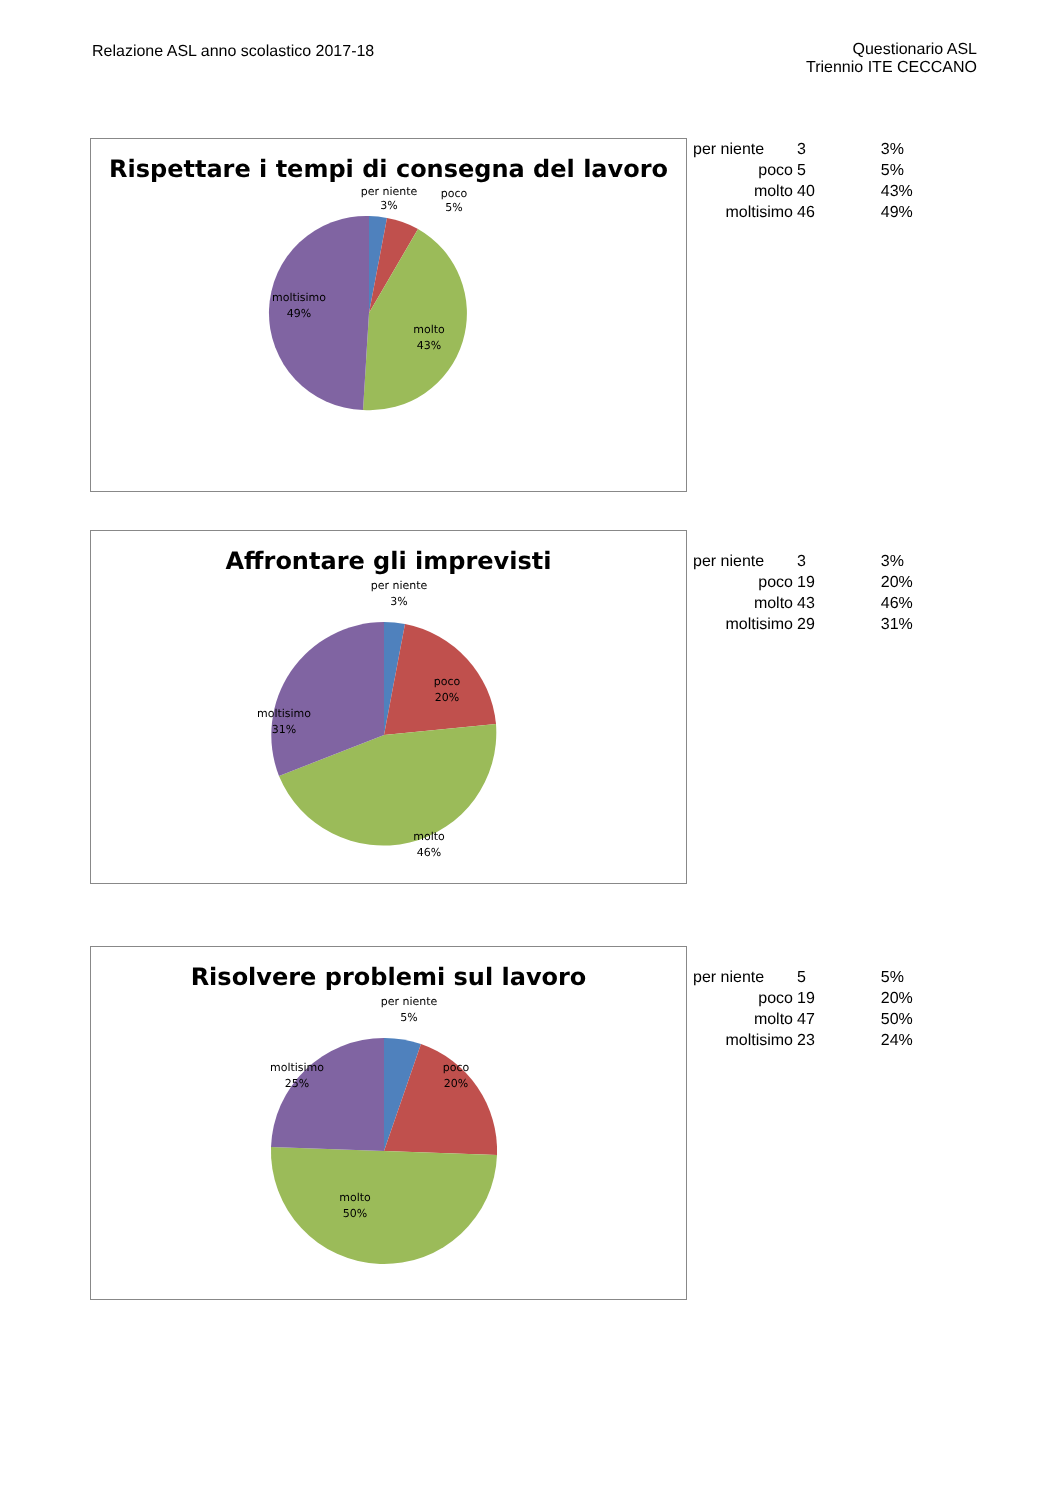Relazione ASL anno scolastico 2017-18
Questionario ASL
Triennio ITE CECCANO
Rispettare i tempi di consegna del lavoro
per niente
3%
poco
5%
moltisimo
49%
molto
43%
| per niente | 3 | 3% |
| poco | 5 | 5% |
| molto | 40 | 43% |
| moltisimo | 46 | 49% |
Affrontare gli imprevisti
per niente
3%
poco
20%
moltisimo
31%
molto
46%
| per niente | 3 | 3% |
| poco | 19 | 20% |
| molto | 43 | 46% |
| moltisimo | 29 | 31% |
Risolvere problemi sul lavoro
per niente
5%
moltisimo
25%
poco
20%
molto
50%
| per niente | 5 | 5% |
| poco | 19 | 20% |
| molto | 47 | 50% |
| moltisimo | 23 | 24% |